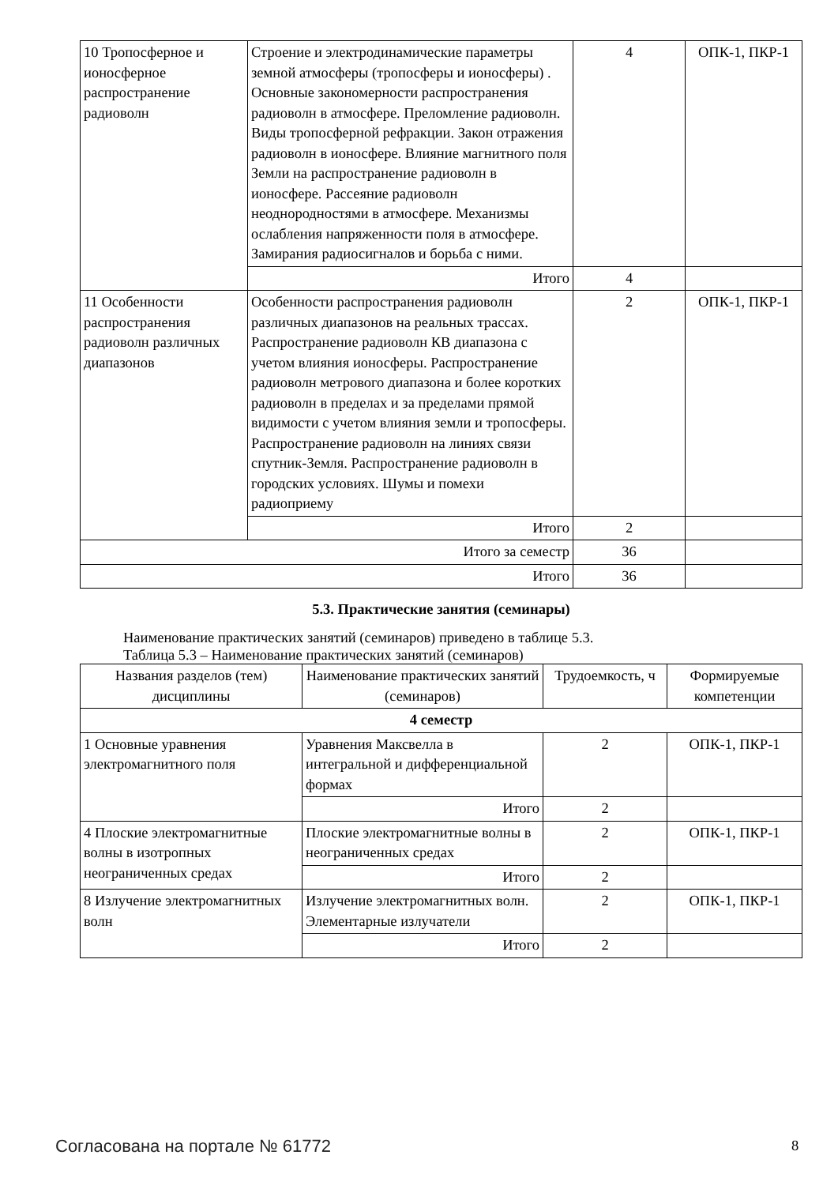| 10 Тропосферное и ионосферное распространение радиоволн | Строение и электродинамические параметры земной атмосферы (тропосферы и ионосферы) . Основные закономерности распространения радиоволн в атмосфере. Преломление радиоволн. Виды тропосферной рефракции. Закон отражения радиоволн в ионосфере. Влияние магнитного поля Земли на распространение радиоволн в ионосфере. Рассеяние радиоволн неоднородностями в атмосфере. Механизмы ослабления напряженности поля в атмосфере. Замирания радиосигналов и борьба с ними. | 4 | ОПК-1, ПКР-1 |
| | Итого | 4 | |
| 11 Особенности распространения радиоволн различных диапазонов | Особенности распространения радиоволн различных диапазонов на реальных трассах. Распространение радиоволн КВ диапазона с учетом влияния ионосферы. Распространение радиоволн метрового диапазона и более коротких радиоволн в пределах и за пределами прямой видимости с учетом влияния земли и тропосферы. Распространение радиоволн на линиях связи спутник-Земля. Распространение радиоволн в городских условиях. Шумы и помехи радиоприему | 2 | ОПК-1, ПКР-1 |
| | Итого | 2 | |
| Итого за семестр | | 36 | |
| Итого | | 36 | |
5.3. Практические занятия (семинары)
Наименование практических занятий (семинаров) приведено в таблице 5.3.
Таблица 5.3 – Наименование практических занятий (семинаров)
| Названия разделов (тем) дисциплины | Наименование практических занятий (семинаров) | Трудоемкость, ч | Формируемые компетенции |
| --- | --- | --- | --- |
| 4 семестр | | | |
| 1 Основные уравнения электромагнитного поля | Уравнения Максвелла в интегральной и дифференциальной формах | 2 | ОПК-1, ПКР-1 |
| | Итого | 2 | |
| 4 Плоские электромагнитные волны в изотропных неограниченных средах | Плоские электромагнитные волны в неограниченных средах | 2 | ОПК-1, ПКР-1 |
| | Итого | 2 | |
| 8 Излучение электромагнитных волн | Излучение электромагнитных волн. Элементарные излучатели | 2 | ОПК-1, ПКР-1 |
| | Итого | 2 | |
Согласована на портале № 61772 8